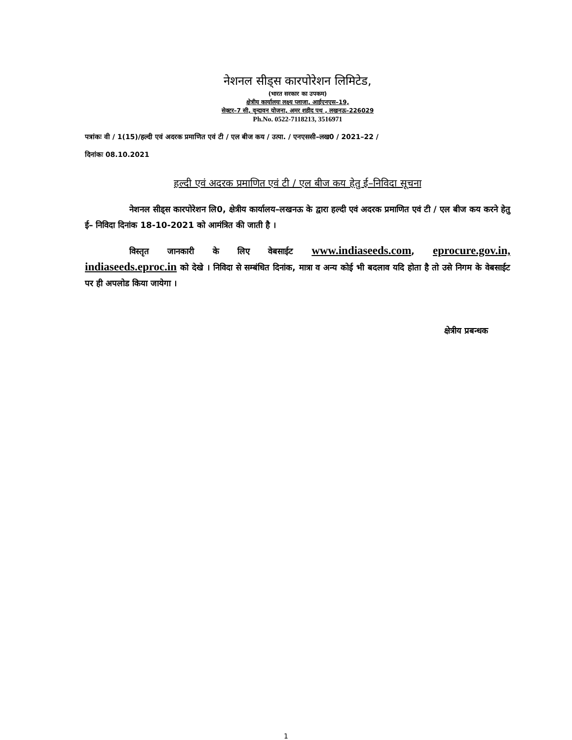नेशनल सीड्स कारपोरेशन लिमिटेड,
(भारत सरकार का उपकम)
क्षेत्रीय कार्यालयः लक्ष्य प्लाजा, आईएनएस–19,
सेक्टर–7 सी, वृन्दावन योजना, अमर शहीद पथ , लखनऊ–226029
Ph.No. 0522-7118213, 3516971
पत्रांकः वी / 1(15)/हल्दी एवं अदरक प्रमाणित एवं टी / एल बीज कय / उत्पा. / एनएससी–लख0 / 2021–22 /
दिनांकः 08.10.2021
हल्दी एवं अदरक प्रमाणित एवं टी / एल बीज कय हेतु ई–निविदा सूचना
नेशनल सीड्स कारपोरेशन लि0, क्षेत्रीय कार्यालय–लखनऊ के द्वारा हल्दी एवं अदरक प्रमाणित एवं टी / एल बीज कय करने हेतु ई– निविदा दिनांक 18-10-2021 को आमंत्रित की जाती है ।
विस्तृत जानकारी के लिए वेबसाईट www.indiaseeds.com, eprocure.gov.in, indiaseeds.eproc.in को देखे । निविदा से सम्बंधित दिनांक, मात्रा व अन्य कोई भी बदलाव यदि होता है तो उसे निगम के वेबसाईट पर ही अपलोड किया जायेगा ।
क्षेत्रीय प्रबन्धक
1